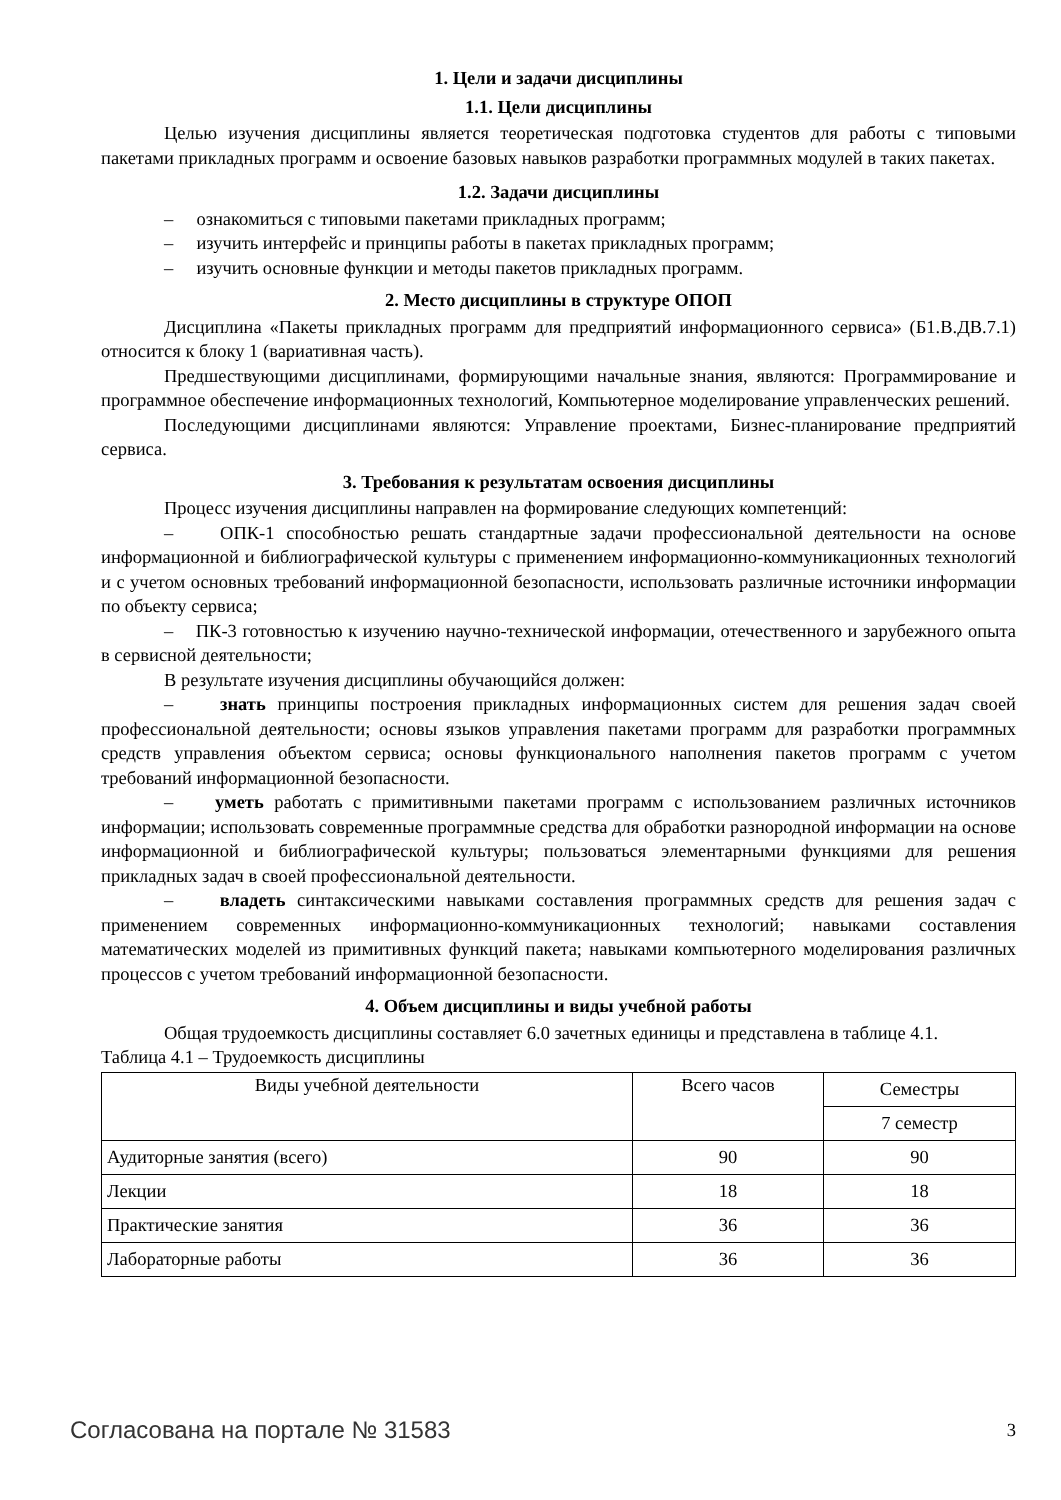1. Цели и задачи дисциплины
1.1. Цели дисциплины
Целью изучения дисциплины является теоретическая подготовка студентов для работы с типовыми пакетами прикладных программ и освоение базовых навыков разработки программных модулей в таких пакетах.
1.2. Задачи дисциплины
– ознакомиться с типовыми пакетами прикладных программ;
– изучить интерфейс и принципы работы в пакетах прикладных программ;
– изучить основные функции и методы пакетов прикладных программ.
2. Место дисциплины в структуре ОПОП
Дисциплина «Пакеты прикладных программ для предприятий информационного сервиса» (Б1.В.ДВ.7.1) относится к блоку 1 (вариативная часть).
Предшествующими дисциплинами, формирующими начальные знания, являются: Программирование и программное обеспечение информационных технологий, Компьютерное моделирование управленческих решений.
Последующими дисциплинами являются: Управление проектами, Бизнес-планирование предприятий сервиса.
3. Требования к результатам освоения дисциплины
Процесс изучения дисциплины направлен на формирование следующих компетенций:
– ОПК-1 способностью решать стандартные задачи профессиональной деятельности на основе информационной и библиографической культуры с применением информационно-коммуникационных технологий и с учетом основных требований информационной безопасности, использовать различные источники информации по объекту сервиса;
– ПК-3 готовностью к изучению научно-технической информации, отечественного и зарубежного опыта в сервисной деятельности;
В результате изучения дисциплины обучающийся должен:
– знать принципы построения прикладных информационных систем для решения задач своей профессиональной деятельности; основы языков управления пакетами программ для разработки программных средств управления объектом сервиса; основы функционального наполнения пакетов программ с учетом требований информационной безопасности.
– уметь работать с примитивными пакетами программ с использованием различных источников информации; использовать современные программные средства для обработки разнородной информации на основе информационной и библиографической культуры; пользоваться элементарными функциями для решения прикладных задач в своей профессиональной деятельности.
– владеть синтаксическими навыками составления программных средств для решения задач с применением современных информационно-коммуникационных технологий; навыками составления математических моделей из примитивных функций пакета; навыками компьютерного моделирования различных процессов с учетом требований информационной безопасности.
4. Объем дисциплины и виды учебной работы
Общая трудоемкость дисциплины составляет 6.0 зачетных единицы и представлена в таблице 4.1.
Таблица 4.1 – Трудоемкость дисциплины
| Виды учебной деятельности | Всего часов | Семестры |
| | | 7 семестр |
| Аудиторные занятия (всего) | 90 | 90 |
| Лекции | 18 | 18 |
| Практические занятия | 36 | 36 |
| Лабораторные работы | 36 | 36 |
Согласована на портале № 31583 3